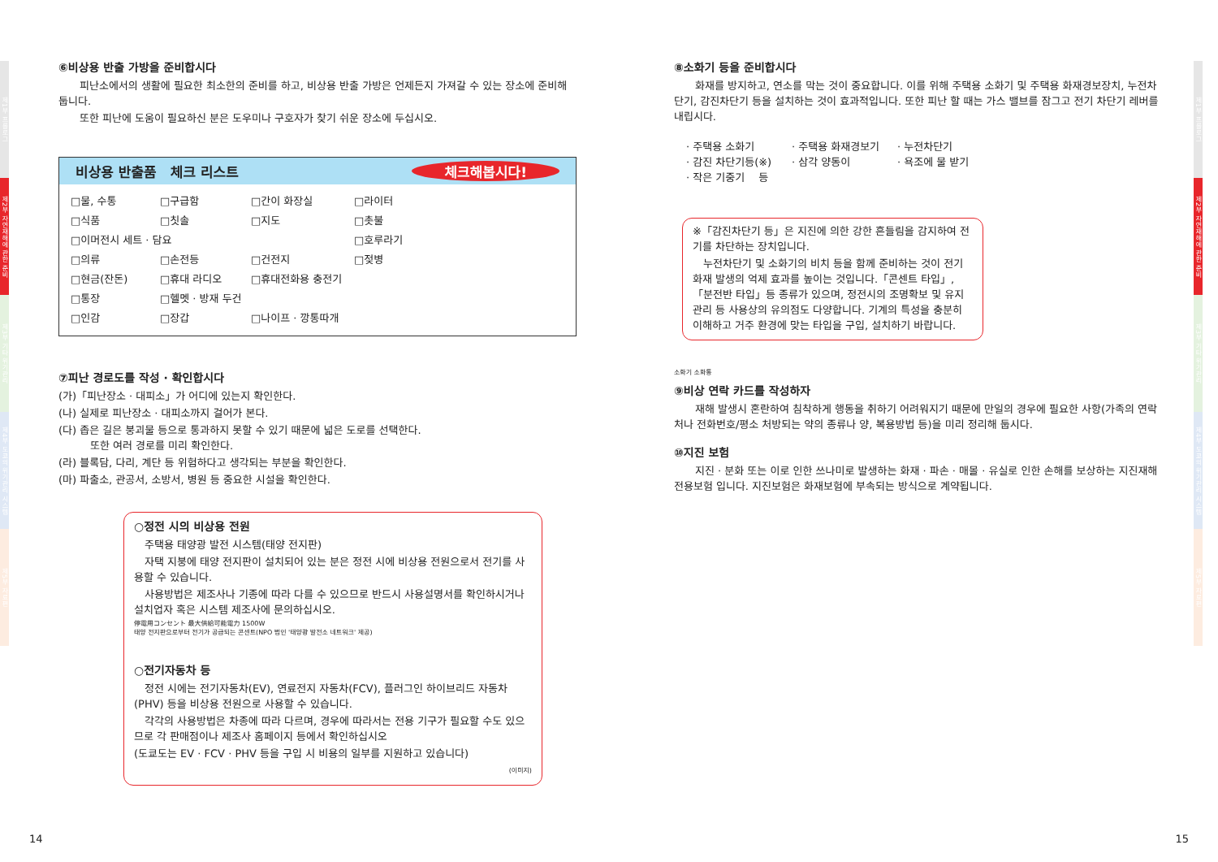제1부 프롤로그
제2부 자연재해에 관한 준비
제3부 기타 위기관리
제4부 도쿄의 위기관리 시스템
제5부 자료편
제1부 프롤로그
제2부 자연재해에 관한 준비
제3부 기타 위기관리
제4부 도쿄의 위기관리 시스템
제5부 자료편
⑥비상용 반출 가방을 준비합시다
　　피난소에서의 생활에 필요한 최소한의 준비를 하고, 비상용 반출 가방은 언제든지 가져갈 수 있는 장소에 준비해 둡니다.
　　또한 피난에 도움이 필요하신 분은 도우미나 구호자가 찾기 쉬운 장소에 두십시오.
비상용 반출품　체크 리스트 체크해봅시다!
□물, 수통
□구급함
□간이 화장실
□라이터
□식품
□칫솔
□지도
□촛불
□이머전시 세트 · 담요
□호루라기
□의류
□손전등
□건전지
□젖병
□현금(잔돈)
□휴대 라디오
□휴대전화용 충전기
□통장
□헬멧 · 방재 두건
□인감
□장갑
□나이프 · 깡통따개
⑦피난 경로도를 작성 · 확인합시다
(가)「피난장소 · 대피소」가 어디에 있는지 확인한다.
(나) 실제로 피난장소 · 대피소까지 걸어가 본다.
(다) 좁은 길은 붕괴물 등으로 통과하지 못할 수 있기 때문에 넓은 도로를 선택한다.
　　　또한 여러 경로를 미리 확인한다.
(라) 블록담, 다리, 계단 등 위험하다고 생각되는 부분을 확인한다.
(마) 파출소, 관공서, 소방서, 병원 등 중요한 시설을 확인한다.
○정전 시의 비상용 전원
　주택용 태양광 발전 시스템(태양 전지판)
　자택 지붕에 태양 전지판이 설치되어 있는 분은 정전 시에 비상용 전원으로서 전기를 사용할 수 있습니다.
　사용방법은 제조사나 기종에 따라 다를 수 있으므로 반드시 사용설명서를 확인하시거나 설치업자 혹은 시스템 제조사에 문의하십시오.
停電用コンセント 最大供給可能電力 1500W
태양 전지판으로부터 전기가 공급되는 콘센트(NPO 법인 '태양광 발전소 네트워크' 제공)
○전기자동차 등
　정전 시에는 전기자동차(EV), 연료전지 자동차(FCV), 플러그인 하이브리드 자동차(PHV) 등을 비상용 전원으로 사용할 수 있습니다.
　각각의 사용방법은 차종에 따라 다르며, 경우에 따라서는 전용 기구가 필요할 수도 있으므로 각 판매점이나 제조사 홈페이지 등에서 확인하십시오
(도쿄도는 EV · FCV · PHV 등을 구입 시 비용의 일부를 지원하고 있습니다)
(이미지)
14
⑧소화기 등을 준비합시다
　　화재를 방지하고, 연소를 막는 것이 중요합니다. 이를 위해 주택용 소화기 및 주택용 화재경보장치, 누전차단기, 감진차단기 등을 설치하는 것이 효과적입니다. 또한 피난 할 때는 가스 밸브를 잠그고 전기 차단기 레버를 내립시다.
· 주택용 소화기
· 주택용 화재경보기
· 누전차단기
· 감진 차단기등(※)
· 삼각 양동이
· 욕조에 물 받기
· 작은 기중기　 등
※「감진차단기 등」은 지진에 의한 강한 흔들림을 감지하여 전기를 차단하는 장치입니다.
　누전차단기 및 소화기의 비치 등을 함께 준비하는 것이 전기화재 발생의 억제 효과를 높이는 것입니다.「콘센트 타입」,「분전반 타입」등 종류가 있으며, 정전시의 조명확보 및 유지관리 등 사용상의 유의점도 다양합니다. 기계의 특성을 충분히 이해하고 거주 환경에 맞는 타입을 구입, 설치하기 바랍니다.
소화기 소화통
⑨비상 연락 카드를 작성하자
　　재해 발생시 혼란하여 침착하게 행동을 취하기 어려워지기 때문에 만일의 경우에 필요한 사항(가족의 연락처나 전화번호/평소 처방되는 약의 종류나 양, 복용방법 등)을 미리 정리해 둡시다.
⑩지진 보험
　　지진 · 분화 또는 이로 인한 쓰나미로 발생하는 화재 · 파손 · 매몰 · 유실로 인한 손해를 보상하는 지진재해 전용보험 입니다. 지진보험은 화재보험에 부속되는 방식으로 계약됩니다.
15